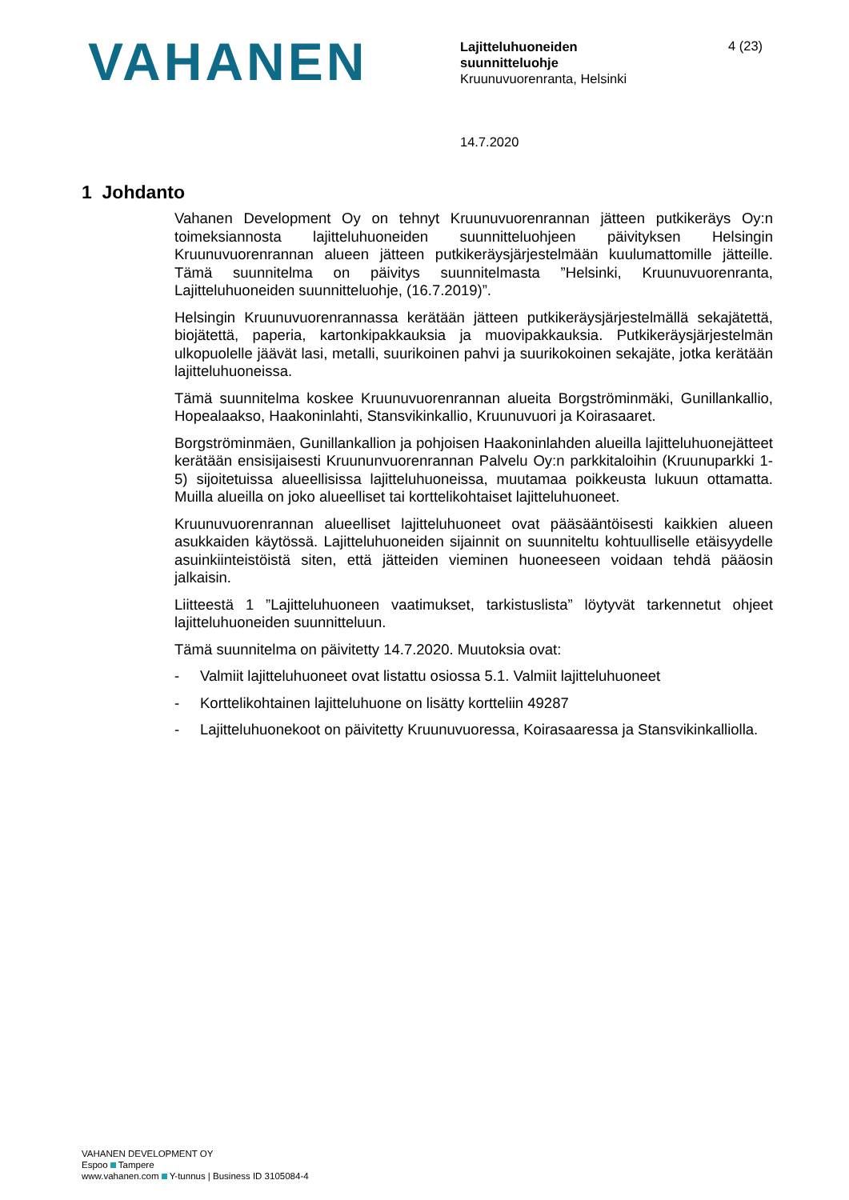VAHANEN
Lajitteluhuoneiden
suunnitteluohje
Kruunuvuorenranta, Helsinki
4 (23)
14.7.2020
1 Johdanto
Vahanen Development Oy on tehnyt Kruunuvuorenrannan jätteen putkikeräys Oy:n toimeksiannosta lajitteluhuoneiden suunnitteluohjeen päivityksen Helsingin Kruunuvuorenrannan alueen jätteen putkikeräysjärjestelmään kuulumattomille jätteille. Tämä suunnitelma on päivitys suunnitelmasta ”Helsinki, Kruunuvuorenranta, Lajitteluhuoneiden suunnitteluohje, (16.7.2019)”.
Helsingin Kruunuvuorenrannassa kerätään jätteen putkikeräysjärjestelmällä sekajätettä, biojätettä, paperia, kartonkipakkauksia ja muovipakkauksia. Putkikeräysjärjestelmän ulkopuolelle jäävät lasi, metalli, suurikoinen pahvi ja suurikokoinen sekajäte, jotka kerätään lajitteluhuoneissa.
Tämä suunnitelma koskee Kruunuvuorenrannan alueita Borgströminmäki, Gunillankallio, Hopealaakso, Haakoninlahti, Stansvikinkallio, Kruunuvuori ja Koirasaaret.
Borgströminmäen, Gunillankallion ja pohjoisen Haakoninlahden alueilla lajitteluhuonejätteet kerätään ensisijaisesti Kruununvuorenrannan Palvelu Oy:n parkkitaloihin (Kruunuparkki 1-5) sijoitetuissa alueellisissa lajitteluhuoneissa, muutamaa poikkeusta lukuun ottamatta. Muilla alueilla on joko alueelliset tai korttelikohtaiset lajitteluhuoneet.
Kruunuvuorenrannan alueelliset lajitteluhuoneet ovat pääsääntöisesti kaikkien alueen asukkaiden käytössä. Lajitteluhuoneiden sijainnit on suunniteltu kohtuulliselle etäisyydelle asuinkiinteistöistä siten, että jätteiden vieminen huoneeseen voidaan tehdä pääosin jalkaisin.
Liitteestä 1 ”Lajitteluhuoneen vaatimukset, tarkistuslista” löytyvät tarkennetut ohjeet lajitteluhuoneiden suunnitteluun.
Tämä suunnitelma on päivitetty 14.7.2020. Muutoksia ovat:
- Valmiit lajitteluhuoneet ovat listattu osiossa 5.1. Valmiit lajitteluhuoneet
- Korttelikohtainen lajitteluhuone on lisätty kortteliin 49287
- Lajitteluhuonekoot on päivitetty Kruunuvuoressa, Koirasaaressa ja Stansvikinkalliolla.
VAHANEN DEVELOPMENT OY
Espoo Tampere
www.vahanen.com Y-tunnus | Business ID 3105084-4